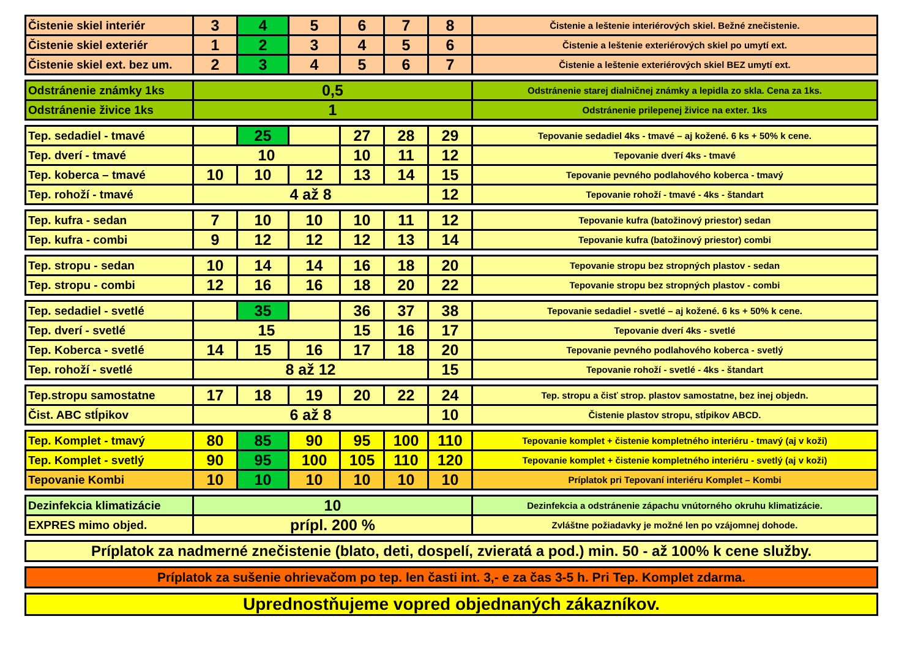| Čistenie skiel interiér | 3 | 4 | 5 | 6 | 7 | 8 | Čistenie a leštenie interiérových skiel. Bežné znečistenie. |
| Čistenie skiel exteriér | 1 | 2 | 3 | 4 | 5 | 6 | Čistenie a leštenie exteriérových skiel po umytí ext. |
| Čistenie skiel ext. bez um. | 2 | 3 | 4 | 5 | 6 | 7 | Čistenie a leštenie exteriérových skiel BEZ umytí ext. |
| Odstránenie známky 1ks | 0,5 | Odstránenie starej dialničnej známky a lepidla zo skla. Cena za 1ks. |
| Odstránenie živice 1ks | 1 | Odstránenie prilepenej živice na exter. 1ks |
| Tep. sedadiel - tmavé | | 25 | | 27 | 28 | 29 | Tepovanie sedadiel 4ks - tmavé – aj kožené. 6 ks + 50% k cene. |
| Tep. dverí - tmavé | 10 | | | 10 | 11 | 12 | Tepovanie dverí 4ks - tmavé |
| Tep. koberca – tmavé | 10 | 10 | 12 | 13 | 14 | 15 | Tepovanie pevného podlahového koberca - tmavý |
| Tep. rohoží - tmavé | 4 až 8 | | | | | 12 | Tepovanie rohoží - tmavé - 4ks - štandart |
| Tep. kufra - sedan | 7 | 10 | 10 | 10 | 11 | 12 | Tepovanie kufra (batožinový priestor) sedan |
| Tep. kufra - combi | 9 | 12 | 12 | 12 | 13 | 14 | Tepovanie kufra (batožinový priestor) combi |
| Tep. stropu - sedan | 10 | 14 | 14 | 16 | 18 | 20 | Tepovanie stropu bez stropných plastov - sedan |
| Tep. stropu - combi | 12 | 16 | 16 | 18 | 20 | 22 | Tepovanie stropu bez stropných plastov - combi |
| Tep. sedadiel - svetlé | | 35 | | 36 | 37 | 38 | Tepovanie sedadiel - svetlé – aj kožené. 6 ks + 50% k cene. |
| Tep. dverí - svetlé | 15 | | | 15 | 16 | 17 | Tepovanie dverí 4ks - svetlé |
| Tep. Koberca - svetlé | 14 | 15 | 16 | 17 | 18 | 20 | Tepovanie pevného podlahového koberca - svetlý |
| Tep. rohoží - svetlé | 8 až 12 | | | | | 15 | Tepovanie rohoží - svetlé - 4ks - štandart |
| Tep.stropu samostatne | 17 | 18 | 19 | 20 | 22 | 24 | Tep. stropu a čisť strop. plastov samostatne, bez inej objedn. |
| Čist. ABC stĺpikov | 6 až 8 | | | | | 10 | Čistenie plastov stropu, stĺpikov ABCD. |
| Tep. Komplet - tmavý | 80 | 85 | 90 | 95 | 100 | 110 | Tepovanie komplet + čistenie kompletného interiéru - tmavý (aj v koži) |
| Tep. Komplet - svetlý | 90 | 95 | 100 | 105 | 110 | 120 | Tepovanie komplet + čistenie kompletného interiéru - svetlý (aj v koži) |
| Tepovanie Kombi | 10 | 10 | 10 | 10 | 10 | 10 | Príplatok pri Tepovaní interiéru Komplet – Kombi |
| Dezinfekcia klimatizácie | 10 | Dezinfekcia a odstránenie zápachu vnútorného okruhu klimatizácie. |
| EXPRES mimo objed. | prípl. 200 % | Zvláštne požiadavky je možné len po vzájomnej dohode. |
| Príplatok za nadmerné znečistenie (blato, deti, dospelí, zvieratá a pod.) min. 50 - až 100% k cene služby. |
| Príplatok za sušenie ohrievačom po tep. len časti int. 3,- e za čas 3-5 h. Pri Tep. Komplet zdarma. |
| Uprednostňujeme vopred objednaných zákazníkov. |